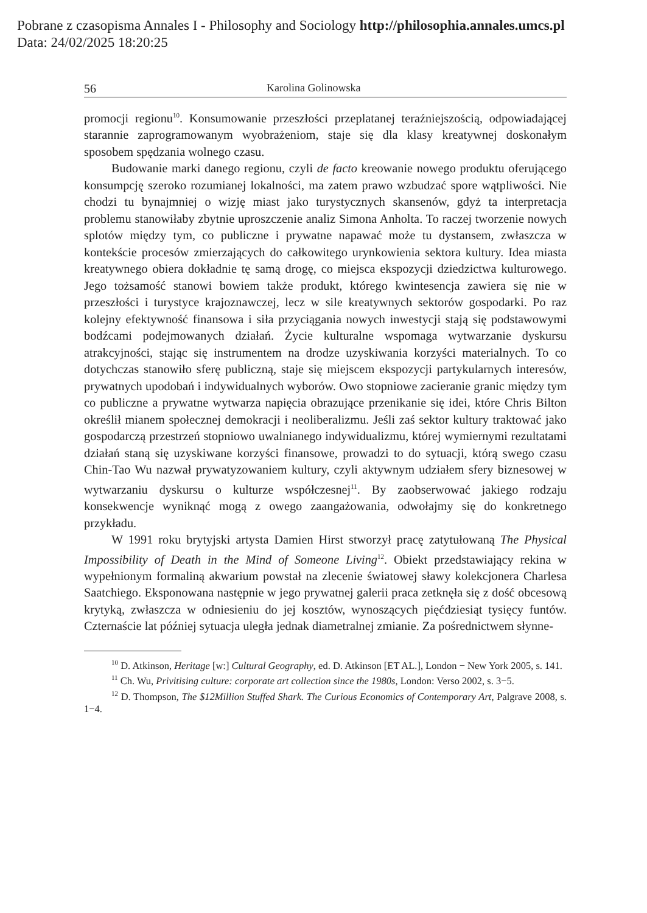Pobrane z czasopisma Annales I - Philosophy and Sociology http://philosophia.annales.umcs.pl
Data: 24/02/2025 18:20:25
56 Karolina Golinowska
promocji regionu<sup>10</sup>. Konsumowanie przeszłości przeplatanej teraźniejszością, odpowiadającej starannie zaprogramowanym wyobrażeniom, staje się dla klasy kreatywnej doskonałym sposobem spędzania wolnego czasu.
Budowanie marki danego regionu, czyli de facto kreowanie nowego produktu oferującego konsumpcję szeroko rozumianej lokalności, ma zatem prawo wzbudzać spore wątpliwości. Nie chodzi tu bynajmniej o wizję miast jako turystycznych skansenów, gdyż ta interpretacja problemu stanowiłaby zbytnie uproszczenie analiz Simona Anholta. To raczej tworzenie nowych splotów między tym, co publiczne i prywatne napawać może tu dystansem, zwłaszcza w kontekście procesów zmierzających do całkowitego urynkowienia sektora kultury. Idea miasta kreatywnego obiera dokładnie tę samą drogę, co miejsca ekspozycji dziedzictwa kulturowego. Jego tożsamość stanowi bowiem także produkt, którego kwintesencja zawiera się nie w przeszłości i turystyce krajoznawczej, lecz w sile kreatywnych sektorów gospodarki. Po raz kolejny efektywność finansowa i siła przyciągania nowych inwestycji stają się podstawowymi bodźcami podejmowanych działań. Życie kulturalne wspomaga wytwarzanie dyskursu atrakcyjności, stając się instrumentem na drodze uzyskiwania korzyści materialnych. To co dotychczas stanowiło sferę publiczną, staje się miejscem ekspozycji partykularnych interesów, prywatnych upodobań i indywidualnych wyborów. Owo stopniowe zacieranie granic między tym co publiczne a prywatne wytwarza napięcia obrazujące przenikanie się idei, które Chris Bilton określił mianem społecznej demokracji i neoliberalizmu. Jeśli zaś sektor kultury traktować jako gospodarczą przestrzeń stopniowo uwalnianego indywidualizmu, której wymiernymi rezultatami działań staną się uzyskiwane korzyści finansowe, prowadzi to do sytuacji, którą swego czasu Chin-Tao Wu nazwał prywatyzowaniem kultury, czyli aktywnym udziałem sfery biznesowej w wytwarzaniu dyskursu o kulturze współczesnej<sup>11</sup>. By zaobserwować jakiego rodzaju konsekwencje wyniknąć mogą z owego zaangażowania, odwołajmy się do konkretnego przykładu.
W 1991 roku brytyjski artysta Damien Hirst stworzył pracę zatytułowaną The Physical Impossibility of Death in the Mind of Someone Living<sup>12</sup>. Obiekt przedstawiający rekina w wypełnionym formaliną akwarium powstał na zlecenie światowej sławy kolekcjonera Charlesa Saatchiego. Eksponowana następnie w jego prywatnej galerii praca zetknęła się z dość obcesową krytyką, zwłaszcza w odniesieniu do jej kosztów, wynoszących pięćdziesiąt tysięcy funtów. Czternaście lat później sytuacja uległa jednak diametralnej zmianie. Za pośrednictwem słynne-
<sup>10</sup> D. Atkinson, Heritage [w:] Cultural Geography, ed. D. Atkinson [ET AL.], London − New York 2005, s. 141.
<sup>11</sup> Ch. Wu, Privitising culture: corporate art collection since the 1980s, London: Verso 2002, s. 3−5.
<sup>12</sup> D. Thompson, The $12Million Stuffed Shark. The Curious Economics of Contemporary Art, Palgrave 2008, s. 1−4.